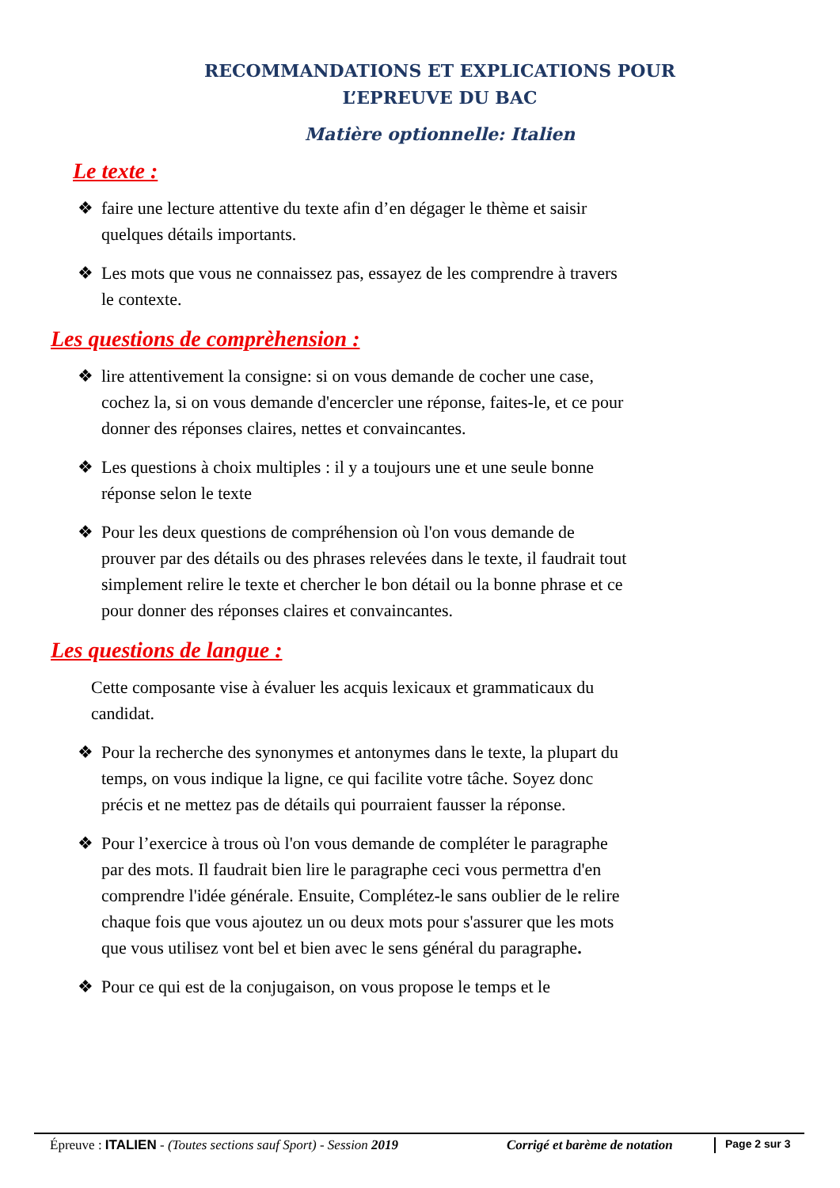RECOMMANDATIONS ET EXPLICATIONS POUR
L’EPREUVE DU BAC
Matière optionnelle: Italien
Le texte :
❖ faire une lecture attentive du texte afin d’en dégager le thème et saisir quelques détails importants.
❖ Les mots que vous ne connaissez pas, essayez de les comprendre à travers le contexte.
Les questions de comprèhension :
❖ lire attentivement la consigne: si on vous demande de cocher une case, cochez la, si on vous demande d'encercler une réponse, faites-le, et ce pour donner des réponses claires, nettes et convaincantes.
❖ Les questions à choix multiples : il y a toujours une et une seule bonne réponse selon le texte
❖ Pour les deux questions de compréhension où l'on vous demande de prouver par des détails ou des phrases relevées dans le texte, il faudrait tout simplement relire le texte et chercher le bon détail ou la bonne phrase et ce pour donner des réponses claires et convaincantes.
Les questions de langue :
Cette composante vise à évaluer les acquis lexicaux et grammaticaux du candidat.
❖ Pour la recherche des synonymes et antonymes dans le texte, la plupart du temps, on vous indique la ligne, ce qui facilite votre tâche. Soyez donc précis et ne mettez pas de détails qui pourraient fausser la réponse.
❖ Pour l’exercice à trous où l'on vous demande de compléter le paragraphe par des mots. Il faudrait bien lire le paragraphe ceci vous permettra d'en comprendre l'idée générale. Ensuite, Complétez-le sans oublier de le relire chaque fois que vous ajoutez un ou deux mots pour s'assurer que les mots que vous utilisez vont bel et bien avec le sens général du paragraphe.
❖ Pour ce qui est de la conjugaison, on vous propose le temps et le
Épreuve : ITALIEN - (Toutes sections sauf Sport) - Session 2019
Corrigé et barème de notation
Page 2 sur 3